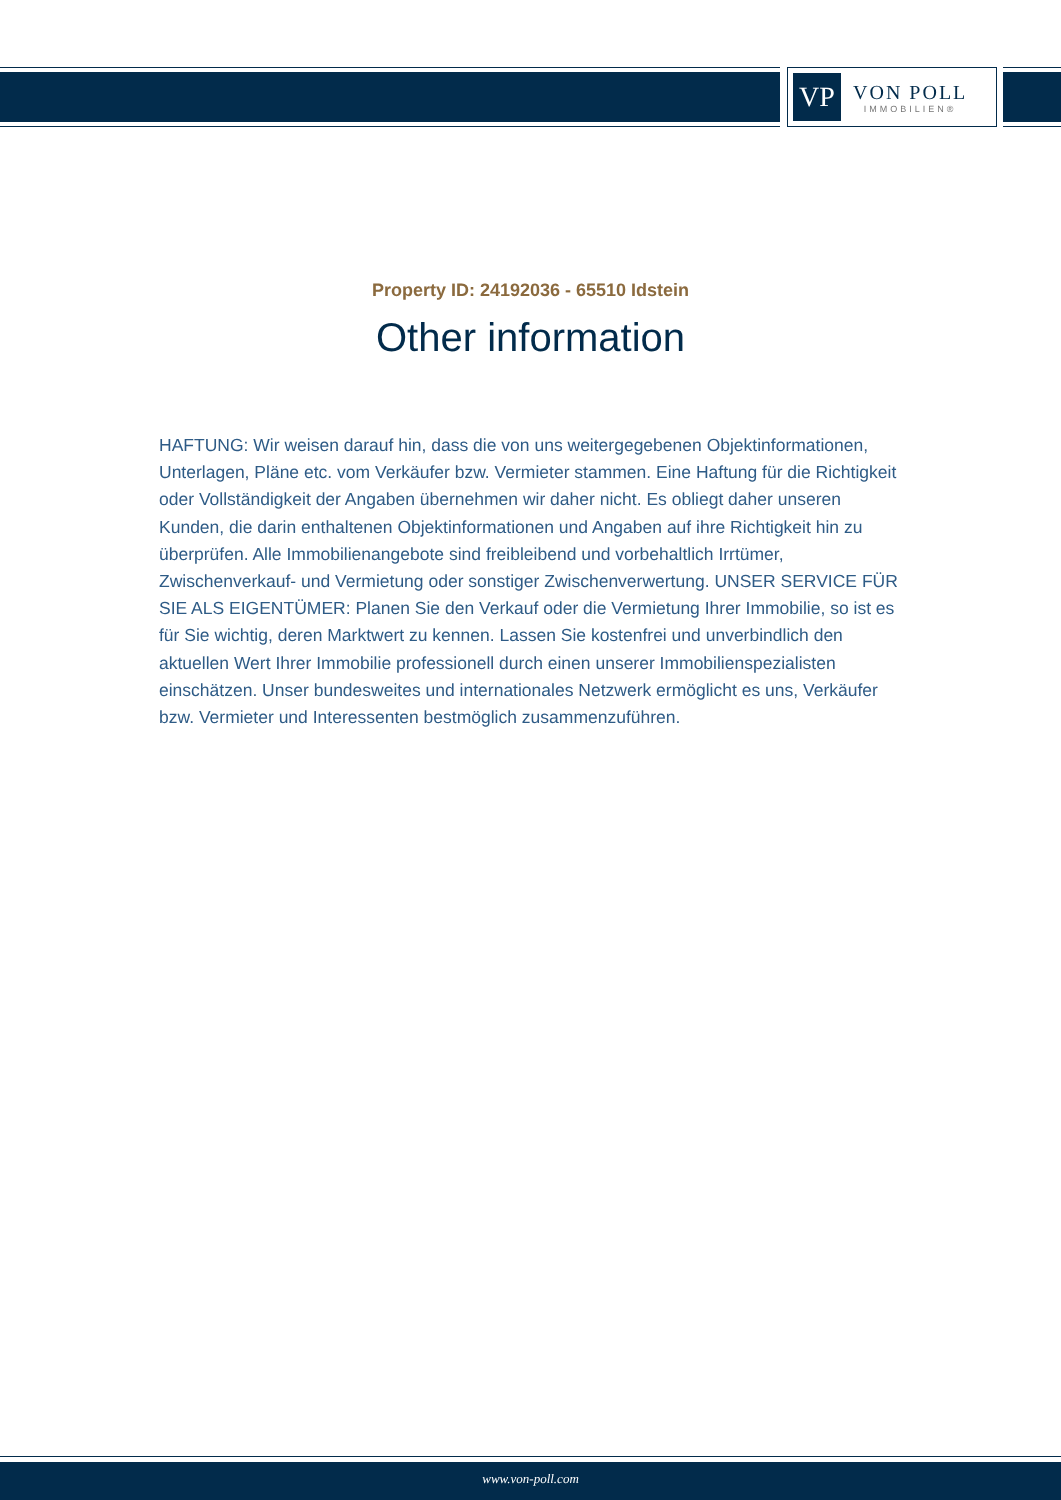VP
VON POLL
IMMOBILIEN®
Property ID: 24192036 - 65510 Idstein
Other information
HAFTUNG: Wir weisen darauf hin, dass die von uns weitergegebenen Objektinformationen, Unterlagen, Pläne etc. vom Verkäufer bzw. Vermieter stammen. Eine Haftung für die Richtigkeit oder Vollständigkeit der Angaben übernehmen wir daher nicht. Es obliegt daher unseren Kunden, die darin enthaltenen Objektinformationen und Angaben auf ihre Richtigkeit hin zu überprüfen. Alle Immobilienangebote sind freibleibend und vorbehaltlich Irrtümer, Zwischenverkauf- und Vermietung oder sonstiger Zwischenverwertung. UNSER SERVICE FÜR SIE ALS EIGENTÜMER: Planen Sie den Verkauf oder die Vermietung Ihrer Immobilie, so ist es für Sie wichtig, deren Marktwert zu kennen. Lassen Sie kostenfrei und unverbindlich den aktuellen Wert Ihrer Immobilie professionell durch einen unserer Immobilienspezialisten einschätzen. Unser bundesweites und internationales Netzwerk ermöglicht es uns, Verkäufer bzw. Vermieter und Interessenten bestmöglich zusammenzuführen.
www.von-poll.com